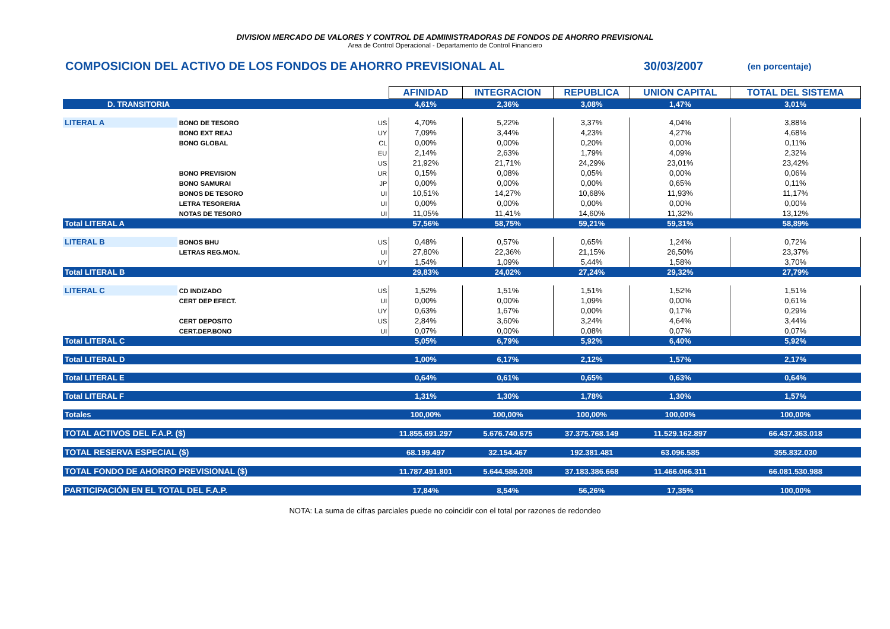DIVISION MERCADO DE VALORES Y CONTROL DE ADMINISTRADORAS DE FONDOS DE AHORRO PREVISIONAL
Area de Control Operacional - Departamento de Control Financiero
COMPOSICION DEL ACTIVO DE LOS FONDOS DE AHORRO PREVISIONAL AL 30/03/2007 (en porcentaje)
| | | | AFINIDAD | INTEGRACION | REPUBLICA | UNION CAPITAL | TOTAL DEL SISTEMA |
| D. TRANSITORIA | | | 4,61% | 2,36% | 3,08% | 1,47% | 3,01% |
| LITERAL A | BONO DE TESORO | US | 4,70% | 5,22% | 3,37% | 4,04% | 3,88% |
| | BONO EXT REAJ | UY | 7,09% | 3,44% | 4,23% | 4,27% | 4,68% |
| | BONO GLOBAL | CL | 0,00% | 0,00% | 0,20% | 0,00% | 0,11% |
| | | EU | 2,14% | 2,63% | 1,79% | 4,09% | 2,32% |
| | | US | 21,92% | 21,71% | 24,29% | 23,01% | 23,42% |
| | BONO PREVISION | UR | 0,15% | 0,08% | 0,05% | 0,00% | 0,06% |
| | BONO SAMURAI | JP | 0,00% | 0,00% | 0,00% | 0,65% | 0,11% |
| | BONOS DE TESORO | UI | 10,51% | 14,27% | 10,68% | 11,93% | 11,17% |
| | LETRA TESORERIA | UI | 0,00% | 0,00% | 0,00% | 0,00% | 0,00% |
| | NOTAS DE TESORO | UI | 11,05% | 11,41% | 14,60% | 11,32% | 13,12% |
| Total LITERAL A | | | 57,56% | 58,75% | 59,21% | 59,31% | 58,89% |
| LITERAL B | BONOS BHU | US | 0,48% | 0,57% | 0,65% | 1,24% | 0,72% |
| | LETRAS REG.MON. | UI | 27,80% | 22,36% | 21,15% | 26,50% | 23,37% |
| | | UY | 1,54% | 1,09% | 5,44% | 1,58% | 3,70% |
| Total LITERAL B | | | 29,83% | 24,02% | 27,24% | 29,32% | 27,79% |
| LITERAL C | CD INDIZADO | US | 1,52% | 1,51% | 1,51% | 1,52% | 1,51% |
| | CERT DEP EFECT. | UI | 0,00% | 0,00% | 1,09% | 0,00% | 0,61% |
| | | UY | 0,63% | 1,67% | 0,00% | 0,17% | 0,29% |
| | CERT DEPOSITO | US | 2,84% | 3,60% | 3,24% | 4,64% | 3,44% |
| | CERT.DEP.BONO | UI | 0,07% | 0,00% | 0,08% | 0,07% | 0,07% |
| Total LITERAL C | | | 5,05% | 6,79% | 5,92% | 6,40% | 5,92% |
| Total LITERAL D | | | 1,00% | 6,17% | 2,12% | 1,57% | 2,17% |
| Total LITERAL E | | | 0,64% | 0,61% | 0,65% | 0,63% | 0,64% |
| Total LITERAL F | | | 1,31% | 1,30% | 1,78% | 1,30% | 1,57% |
| Totales | | | 100,00% | 100,00% | 100,00% | 100,00% | 100,00% |
| TOTAL ACTIVOS DEL F.A.P. ($) | | | 11.855.691.297 | 5.676.740.675 | 37.375.768.149 | 11.529.162.897 | 66.437.363.018 |
| TOTAL RESERVA ESPECIAL ($) | | | 68.199.497 | 32.154.467 | 192.381.481 | 63.096.585 | 355.832.030 |
| TOTAL FONDO DE AHORRO PREVISIONAL ($) | | | 11.787.491.801 | 5.644.586.208 | 37.183.386.668 | 11.466.066.311 | 66.081.530.988 |
| PARTICIPACIÓN EN EL TOTAL DEL F.A.P. | | | 17,84% | 8,54% | 56,26% | 17,35% | 100,00% |
NOTA: La suma de cifras parciales puede no coincidir con el total por razones de redondeo